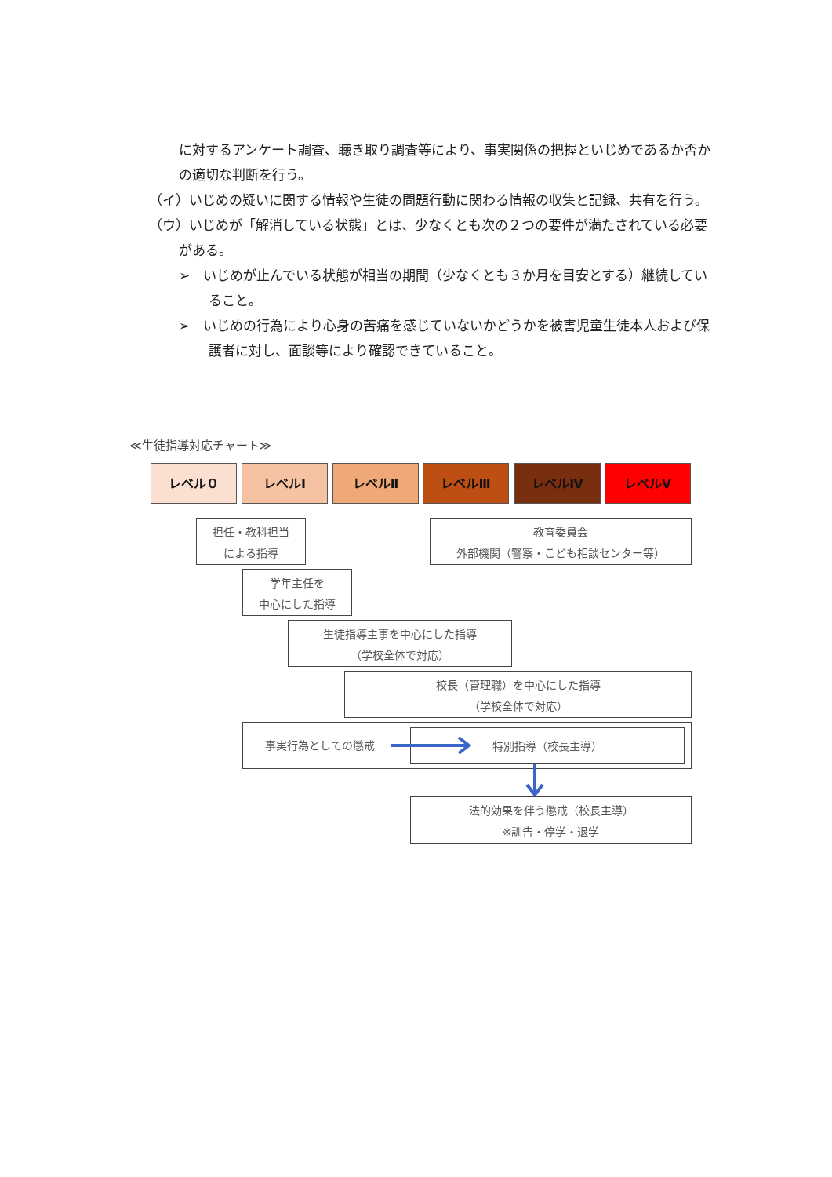に対するアンケート調査、聴き取り調査等により、事実関係の把握といじめであるか否かの適切な判断を行う。
（イ）いじめの疑いに関する情報や生徒の問題行動に関わる情報の収集と記録、共有を行う。
（ウ）いじめが「解消している状態」とは、少なくとも次の２つの要件が満たされている必要がある。
➢　いじめが止んでいる状態が相当の期間（少なくとも３か月を目安とする）継続していること。
➢　いじめの行為により心身の苦痛を感じていないかどうかを被害児童生徒本人および保護者に対し、面談等により確認できていること。
≪生徒指導対応チャート≫
レベル０ レベルⅠ レベルⅡ レベルⅢ レベルⅣ レベルⅤ
担任・教科担当
による指導
教育委員会
外部機関（警察・こども相談センター等）
学年主任を
中心にした指導
生徒指導主事を中心にした指導
（学校全体で対応）
校長（管理職）を中心にした指導
（学校全体で対応）
事実行為としての懲戒 特別指導（校長主導）
法的効果を伴う懲戒（校長主導）
※訓告・停学・退学